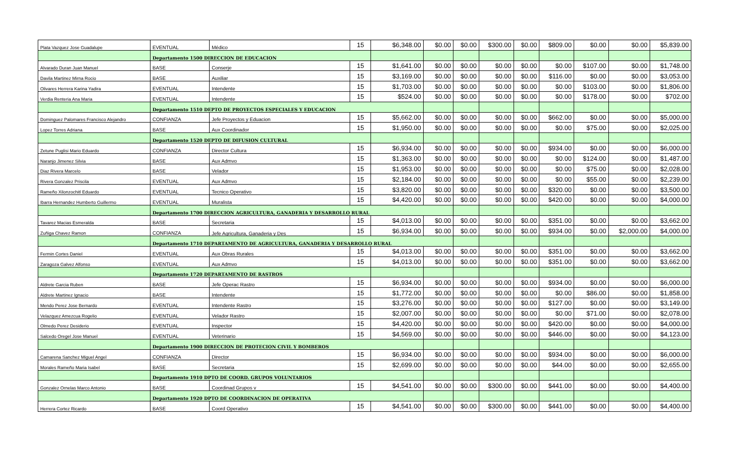| Plata Vazquez Jose Guadalupe | EVENTUAL | Médico | 15 | $6,348.00 | $0.00 | $0.00 | $300.00 | $0.00 | $809.00 | $0.00 | $0.00 | $5,839.00 |
| | Departamento 1500 DIRECCION DE EDUCACION | | | | | | | | | | | |
| Alvarado Duran Juan Manuel | BASE | Conserje | 15 | $1,641.00 | $0.00 | $0.00 | $0.00 | $0.00 | $0.00 | $107.00 | $0.00 | $1,748.00 |
| Davila Martinez Mirna Rocio | BASE | Auxiliar | 15 | $3,169.00 | $0.00 | $0.00 | $0.00 | $0.00 | $116.00 | $0.00 | $0.00 | $3,053.00 |
| Olivares Herrera Karina Yadira | EVENTUAL | Intendente | 15 | $1,703.00 | $0.00 | $0.00 | $0.00 | $0.00 | $0.00 | $103.00 | $0.00 | $1,806.00 |
| Verdia Renteria Ana Maria | EVENTUAL | Intendente | 15 | $524.00 | $0.00 | $0.00 | $0.00 | $0.00 | $0.00 | $178.00 | $0.00 | $702.00 |
| | Departamento 1510 DEPTO DE PROYECTOS ESPECIALES Y EDUCACION | | | | | | | | | | | |
| Dominguez Palomares Francisco Alejandro | CONFIANZA | Jefe Proyectos y Eduacion | 15 | $5,662.00 | $0.00 | $0.00 | $0.00 | $0.00 | $662.00 | $0.00 | $0.00 | $5,000.00 |
| Lopez Torres Adriana | BASE | Aux Coordinador | 15 | $1,950.00 | $0.00 | $0.00 | $0.00 | $0.00 | $0.00 | $75.00 | $0.00 | $2,025.00 |
| | Departamento 1520 DEPTO DE DIFUSION CULTURAL | | | | | | | | | | | |
| Zetune Puglisi Mario Eduardo | CONFIANZA | Director Cultura | 15 | $6,934.00 | $0.00 | $0.00 | $0.00 | $0.00 | $934.00 | $0.00 | $0.00 | $6,000.00 |
| Naranjo Jimenez Silvia | BASE | Aux Admvo | 15 | $1,363.00 | $0.00 | $0.00 | $0.00 | $0.00 | $0.00 | $124.00 | $0.00 | $1,487.00 |
| Diaz Rivera Marcelo | BASE | Velador | 15 | $1,953.00 | $0.00 | $0.00 | $0.00 | $0.00 | $0.00 | $75.00 | $0.00 | $2,028.00 |
| Rivera Gonzalez Priscila | EVENTUAL | Aux Admvo | 15 | $2,184.00 | $0.00 | $0.00 | $0.00 | $0.00 | $0.00 | $55.00 | $0.00 | $2,239.00 |
| Rameño Xilonzochitl Eduardo | EVENTUAL | Tecnico Operativo | 15 | $3,820.00 | $0.00 | $0.00 | $0.00 | $0.00 | $320.00 | $0.00 | $0.00 | $3,500.00 |
| Ibarra Hernandez Humberto Guillermo | EVENTUAL | Muralista | 15 | $4,420.00 | $0.00 | $0.00 | $0.00 | $0.00 | $420.00 | $0.00 | $0.00 | $4,000.00 |
| | Departamento 1700 DIRECCION AGRICULTURA, GANADERIA Y DESARROLLO RURAL | | | | | | | | | | | |
| Tavarez Macias Esmeralda | BASE | Secretaria | 15 | $4,013.00 | $0.00 | $0.00 | $0.00 | $0.00 | $351.00 | $0.00 | $0.00 | $3,662.00 |
| Zuñiga Chavez Ramon | CONFIANZA | Jefe Agricultura, Ganaderia y Des | 15 | $6,934.00 | $0.00 | $0.00 | $0.00 | $0.00 | $934.00 | $0.00 | $2,000.00 | $4,000.00 |
| | Departamento 1710 DEPARTAMENTO DE AGRICULTURA, GANADERIA Y DESARROLLO RURAL | | | | | | | | | | | |
| Fermin Cortes Daniel | EVENTUAL | Aux Obras Rurales | 15 | $4,013.00 | $0.00 | $0.00 | $0.00 | $0.00 | $351.00 | $0.00 | $0.00 | $3,662.00 |
| Zaragoza Galvez Alfonso | EVENTUAL | Aux Admvo | 15 | $4,013.00 | $0.00 | $0.00 | $0.00 | $0.00 | $351.00 | $0.00 | $0.00 | $3,662.00 |
| | Departamento 1720 DEPARTAMENTO DE RASTROS | | | | | | | | | | | |
| Aldrete Garcia Ruben | BASE | Jefe Operac Rastro | 15 | $6,934.00 | $0.00 | $0.00 | $0.00 | $0.00 | $934.00 | $0.00 | $0.00 | $6,000.00 |
| Aldrete Martinez Ignacio | BASE | Intendente | 15 | $1,772.00 | $0.00 | $0.00 | $0.00 | $0.00 | $0.00 | $86.00 | $0.00 | $1,858.00 |
| Mendo Perez Jose Bernardo | EVENTUAL | Intendente Rastro | 15 | $3,276.00 | $0.00 | $0.00 | $0.00 | $0.00 | $127.00 | $0.00 | $0.00 | $3,149.00 |
| Velazquez Amezcua Rogelio | EVENTUAL | Velador Rastro | 15 | $2,007.00 | $0.00 | $0.00 | $0.00 | $0.00 | $0.00 | $71.00 | $0.00 | $2,078.00 |
| Olmedo Perez Desiderio | EVENTUAL | Inspector | 15 | $4,420.00 | $0.00 | $0.00 | $0.00 | $0.00 | $420.00 | $0.00 | $0.00 | $4,000.00 |
| Salcedo Oregel Jose Manuel | EVENTUAL | Veterinario | 15 | $4,569.00 | $0.00 | $0.00 | $0.00 | $0.00 | $446.00 | $0.00 | $0.00 | $4,123.00 |
| | Departamento 1900 DIRECCION DE PROTECION CIVIL Y BOMBEROS | | | | | | | | | | | |
| Camarena Sanchez Miguel Angel | CONFIANZA | Director | 15 | $6,934.00 | $0.00 | $0.00 | $0.00 | $0.00 | $934.00 | $0.00 | $0.00 | $6,000.00 |
| Morales Rameño Maria Isabel | BASE | Secretaria | 15 | $2,699.00 | $0.00 | $0.00 | $0.00 | $0.00 | $44.00 | $0.00 | $0.00 | $2,655.00 |
| | Departamento 1910 DPTO DE COORD. GRUPOS VOLUNTARIOS | | | | | | | | | | | |
| Gonzalez Ornelas Marco Antonio | BASE | Coordinad Grupos v | 15 | $4,541.00 | $0.00 | $0.00 | $300.00 | $0.00 | $441.00 | $0.00 | $0.00 | $4,400.00 |
| | Departamento 1920 DPTO DE COORDINACION DE OPERATIVA | | | | | | | | | | | |
| Herrera Cortez Ricardo | BASE | Coord Operativo | 15 | $4,541.00 | $0.00 | $0.00 | $300.00 | $0.00 | $441.00 | $0.00 | $0.00 | $4,400.00 |